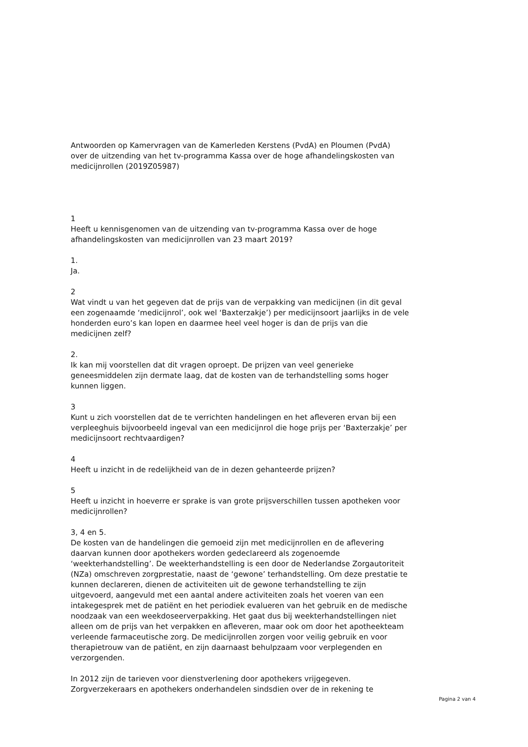Antwoorden op Kamervragen van de Kamerleden Kerstens (PvdA) en Ploumen (PvdA) over de uitzending van het tv-programma Kassa over de hoge afhandelingskosten van medicijnrollen (2019Z05987)
1
Heeft u kennisgenomen van de uitzending van tv-programma Kassa over de hoge afhandelingskosten van medicijnrollen van 23 maart 2019?
1.
Ja.
2
Wat vindt u van het gegeven dat de prijs van de verpakking van medicijnen (in dit geval een zogenaamde ‘medicijnrol’, ook wel ‘Baxterzakje’) per medicijnsoort jaarlijks in de vele honderden euro’s kan lopen en daarmee heel veel hoger is dan de prijs van die medicijnen zelf?
2.
Ik kan mij voorstellen dat dit vragen oproept. De prijzen van veel generieke geneesmiddelen zijn dermate laag, dat de kosten van de terhandstelling soms hoger kunnen liggen.
3
Kunt u zich voorstellen dat de te verrichten handelingen en het afleveren ervan bij een verpleeghuis bijvoorbeeld ingeval van een medicijnrol die hoge prijs per ‘Baxterzakje’ per medicijnsoort rechtvaardigen?
4
Heeft u inzicht in de redelijkheid van de in dezen gehanteerde prijzen?
5
Heeft u inzicht in hoeverre er sprake is van grote prijsverschillen tussen apotheken voor medicijnrollen?
3, 4 en 5.
De kosten van de handelingen die gemoeid zijn met medicijnrollen en de aflevering daarvan kunnen door apothekers worden gedeclareerd als zogenoemde ‘weekterhandstelling’. De weekterhandstelling is een door de Nederlandse Zorgautoriteit (NZa) omschreven zorgprestatie, naast de ‘gewone’ terhandstelling. Om deze prestatie te kunnen declareren, dienen de activiteiten uit de gewone terhandstelling te zijn uitgevoerd, aangevuld met een aantal andere activiteiten zoals het voeren van een intakegesprek met de patiënt en het periodiek evalueren van het gebruik en de medische noodzaak van een weekdoseerverpakking. Het gaat dus bij weekterhandstellingen niet alleen om de prijs van het verpakken en afleveren, maar ook om door het apotheekteam verleende farmaceutische zorg. De medicijnrollen zorgen voor veilig gebruik en voor therapietrouw van de patiënt, en zijn daarnaast behulpzaam voor verplegenden en verzorgenden.
In 2012 zijn de tarieven voor dienstverlening door apothekers vrijgegeven. Zorgverzekeraars en apothekers onderhandelen sindsdien over de in rekening te
Pagina 2 van 4